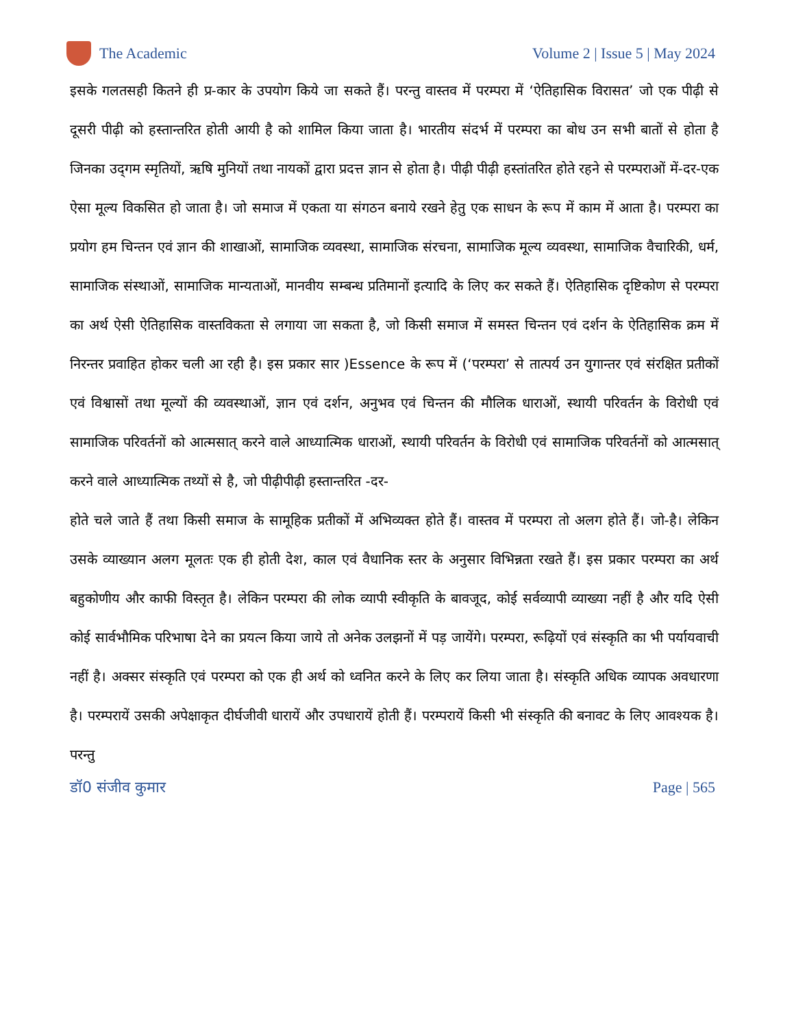The Academic Volume 2 | Issue 5 | May 2024
इसके गलतसही कितने ही प्र-कार के उपयोग किये जा सकते हैं। परन्तु वास्तव में परम्परा में ‘ऐतिहासिक विरासत’ जो एक पीढ़ी से दूसरी पीढ़ी को हस्तान्तरित होती आयी है को शामिल किया जाता है। भारतीय संदर्भ में परम्परा का बोध उन सभी बातों से होता है जिनका उद्‌गम स्मृतियों, ऋषि मुनियों तथा नायकों द्वारा प्रदत्त ज्ञान से होता है। पीढ़ी पीढ़ी हस्तांतरित होते रहने से परम्पराओं में-दर-एक ऐसा मूल्य विकसित हो जाता है। जो समाज में एकता या संगठन बनाये रखने हेतु एक साधन के रूप में काम में आता है। परम्परा का प्रयोग हम चिन्तन एवं ज्ञान की शाखाओं, सामाजिक व्यवस्था, सामाजिक संरचना, सामाजिक मूल्य व्यवस्था, सामाजिक वैचारिकी, धर्म, सामाजिक संस्थाओं, सामाजिक मान्यताओं, मानवीय सम्बन्ध प्रतिमानों इत्यादि के लिए कर सकते हैं। ऐतिहासिक दृष्टिकोण से परम्परा का अर्थ ऐसी ऐतिहासिक वास्तविकता से लगाया जा सकता है, जो किसी समाज में समस्त चिन्तन एवं दर्शन के ऐतिहासिक क्रम में निरन्तर प्रवाहित होकर चली आ रही है। इस प्रकार सार )Essence के रूप में (‘परम्परा’ से तात्पर्य उन युगान्तर एवं संरक्षित प्रतीकों एवं विश्वासों तथा मूल्यों की व्यवस्थाओं, ज्ञान एवं दर्शन, अनुभव एवं चिन्तन की मौलिक धाराओं, स्थायी परिवर्तन के विरोधी एवं सामाजिक परिवर्तनों को आत्मसात् करने वाले आध्यात्मिक धाराओं, स्थायी परिवर्तन के विरोधी एवं सामाजिक परिवर्तनों को आत्मसात् करने वाले आध्यात्मिक तथ्यों से है, जो पीढ़ीपीढ़ी हस्तान्तरित -दर-
होते चले जाते हैं तथा किसी समाज के सामूहिक प्रतीकों में अभिव्यक्त होते हैं। वास्तव में परम्परा तो अलग होते हैं। जो-है। लेकिन उसके व्याख्यान अलग मूलतः एक ही होती देश, काल एवं वैधानिक स्तर के अनुसार विभिन्नता रखते हैं। इस प्रकार परम्परा का अर्थ बहुकोणीय और काफी विस्तृत है। लेकिन परम्परा की लोक व्यापी स्वीकृति के बावजूद, कोई सर्वव्यापी व्याख्या नहीं है और यदि ऐसी कोई सार्वभौमिक परिभाषा देने का प्रयत्न किया जाये तो अनेक उलझनों में पड़ जायेंगे। परम्परा, रूढ़ियों एवं संस्कृति का भी पर्यायवाची नहीं है। अक्सर संस्कृति एवं परम्परा को एक ही अर्थ को ध्वनित करने के लिए कर लिया जाता है। संस्कृति अधिक व्यापक अवधारणा है। परम्परायें उसकी अपेक्षाकृत दीर्घजीवी धारायें और उपधारायें होती हैं। परम्परायें किसी भी संस्कृति की बनावट के लिए आवश्यक है। परन्तु
डॉ0 संजीव कुमार Page | 565